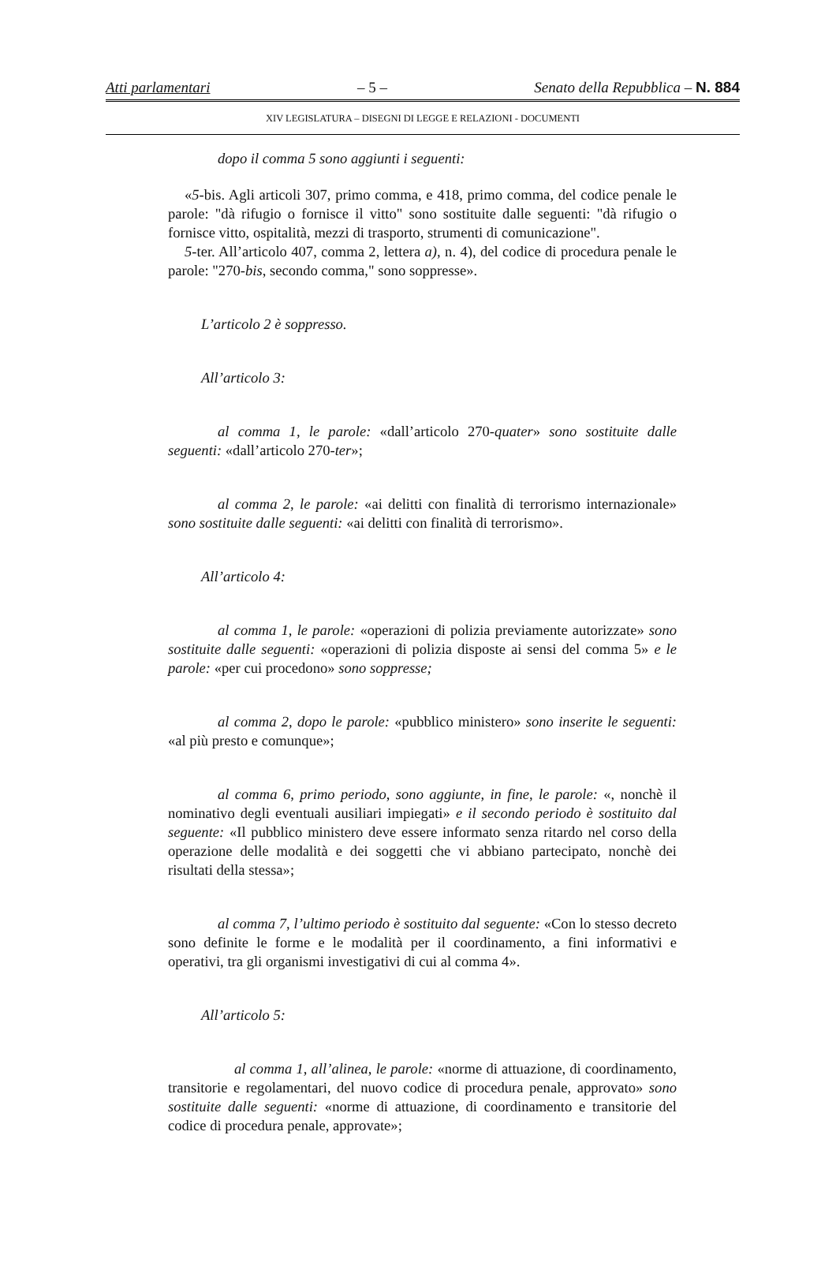Atti parlamentari – 5 – Senato della Repubblica – N. 884
XIV LEGISLATURA – DISEGNI DI LEGGE E RELAZIONI - DOCUMENTI
dopo il comma 5 sono aggiunti i seguenti:
«5-bis. Agli articoli 307, primo comma, e 418, primo comma, del codice penale le parole: "dà rifugio o fornisce il vitto" sono sostituite dalle seguenti: "dà rifugio o fornisce vitto, ospitalità, mezzi di trasporto, strumenti di comunicazione".
5-ter. All’articolo 407, comma 2, lettera a), n. 4), del codice di procedura penale le parole: "270-bis, secondo comma," sono soppresse».
L’articolo 2 è soppresso.
All’articolo 3:
al comma 1, le parole: «dall’articolo 270-quater» sono sostituite dalle seguenti: «dall’articolo 270-ter»;
al comma 2, le parole: «ai delitti con finalità di terrorismo internazionale» sono sostituite dalle seguenti: «ai delitti con finalità di terrorismo».
All’articolo 4:
al comma 1, le parole: «operazioni di polizia previamente autorizzate» sono sostituite dalle seguenti: «operazioni di polizia disposte ai sensi del comma 5» e le parole: «per cui procedono» sono soppresse;
al comma 2, dopo le parole: «pubblico ministero» sono inserite le seguenti: «al più presto e comunque»;
al comma 6, primo periodo, sono aggiunte, in fine, le parole: «, nonchè il nominativo degli eventuali ausiliari impiegati» e il secondo periodo è sostituito dal seguente: «Il pubblico ministero deve essere informato senza ritardo nel corso della operazione delle modalità e dei soggetti che vi abbiano partecipato, nonchè dei risultati della stessa»;
al comma 7, l’ultimo periodo è sostituito dal seguente: «Con lo stesso decreto sono definite le forme e le modalità per il coordinamento, a fini informativi e operativi, tra gli organismi investigativi di cui al comma 4».
All’articolo 5:
al comma 1, all’alinea, le parole: «norme di attuazione, di coordinamento, transitorie e regolamentari, del nuovo codice di procedura penale, approvato» sono sostituite dalle seguenti: «norme di attuazione, di coordinamento e transitorie del codice di procedura penale, approvate»;